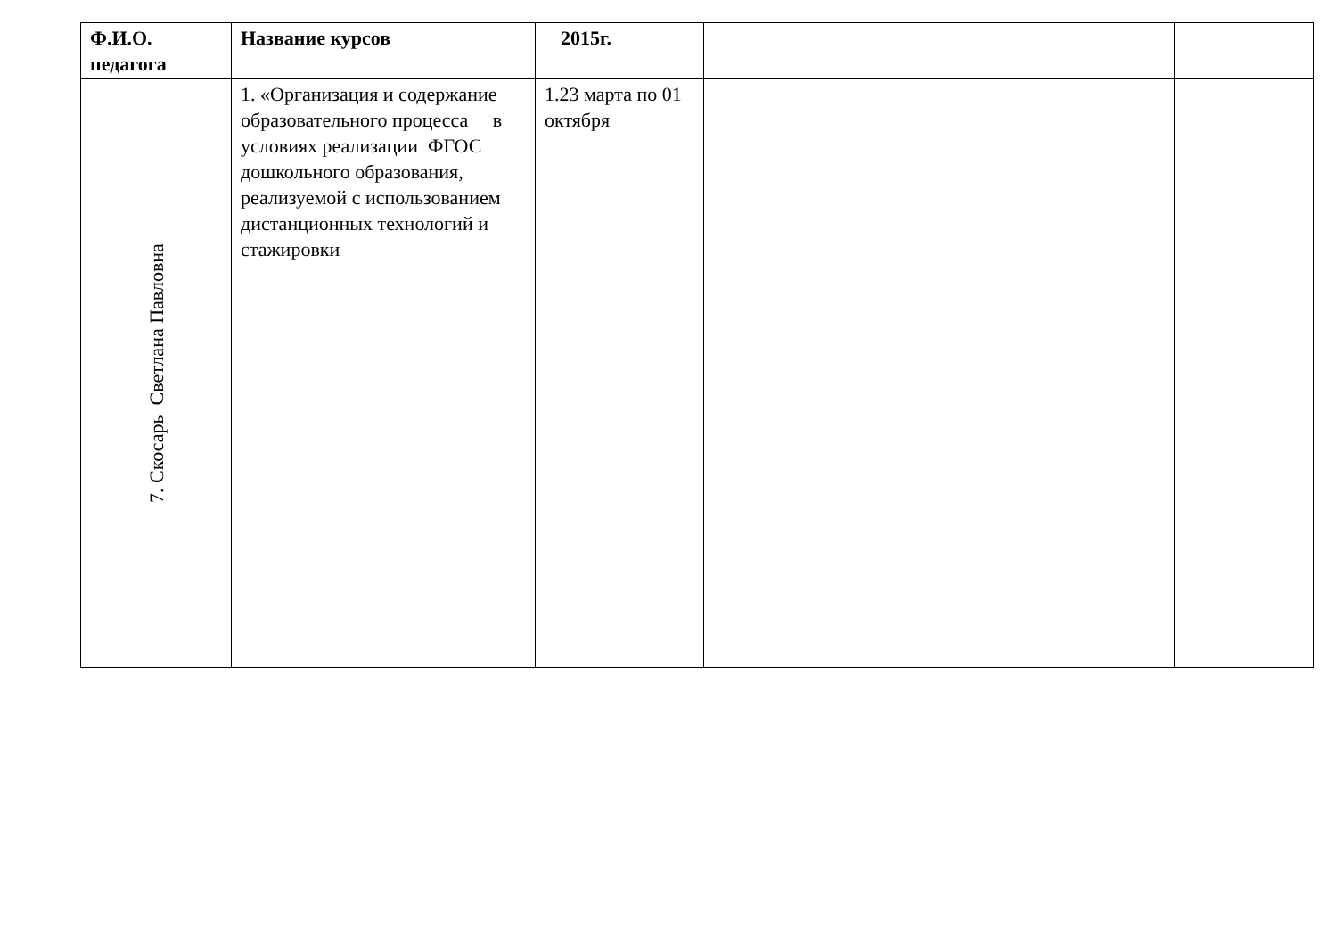| Ф.И.О. педагога | Название курсов | 2015г. | | | | |
| --- | --- | --- | --- | --- | --- | --- |
| 7. Скосарь Светлана Павловна | 1. «Организация и содержание образовательного процесса в условиях реализации ФГОС дошкольного образования, реализуемой с использованием дистанционных технологий и стажировки | 1.23 марта по 01 октября | | | | |